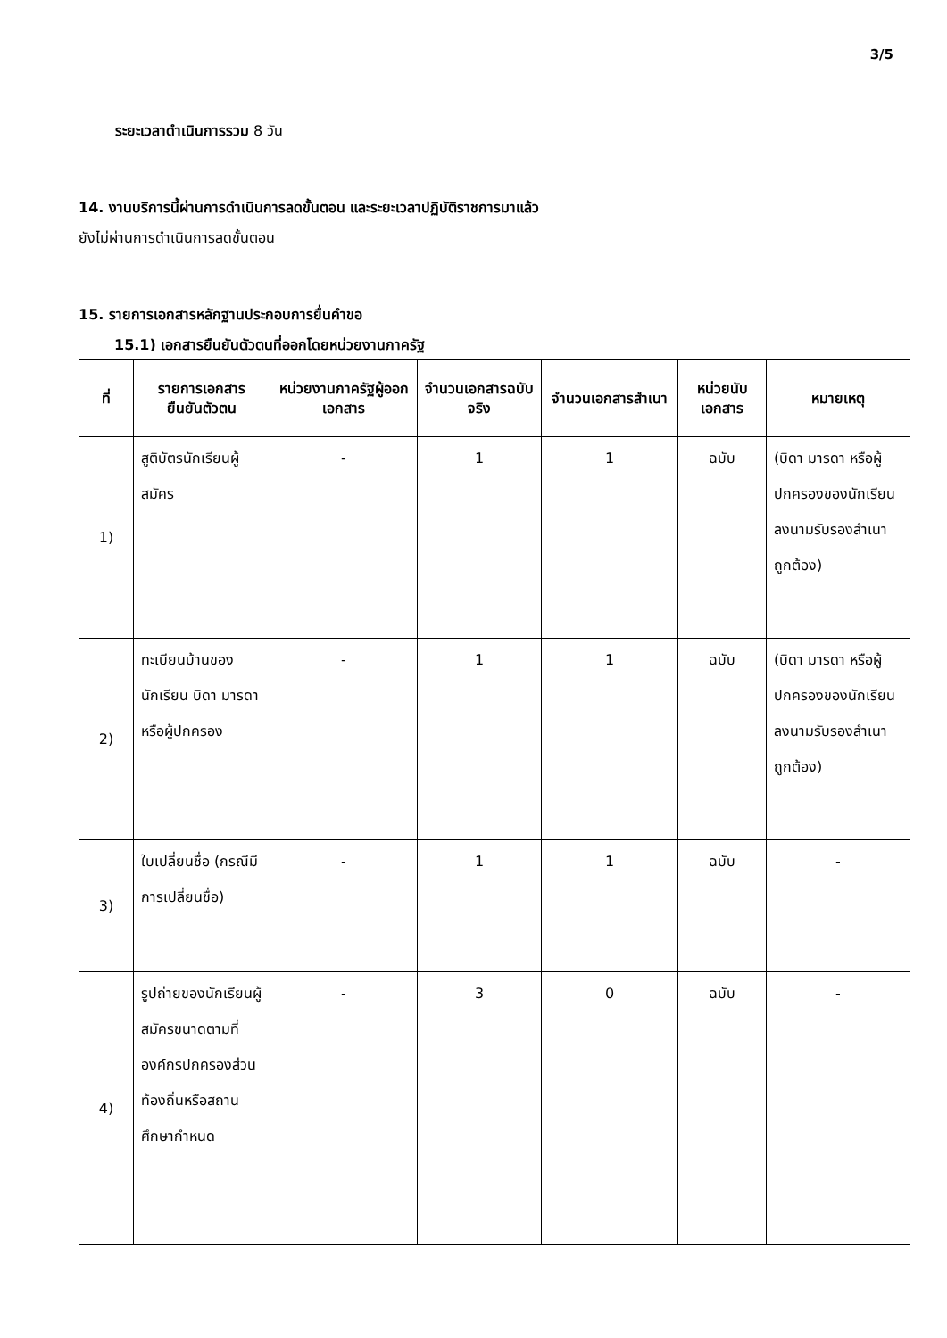3/5
ระยะเวลาดำเนินการรวม 8 วัน
14. งานบริการนี้ผ่านการดำเนินการลดขั้นตอน และระยะเวลาปฏิบัติราชการมาแล้ว
ยังไม่ผ่านการดำเนินการลดขั้นตอน
15. รายการเอกสารหลักฐานประกอบการยื่นคำขอ
15.1) เอกสารยืนยันตัวตนที่ออกโดยหน่วยงานภาครัฐ
| ที่ | รายการเอกสารยืนยันตัวตน | หน่วยงานภาครัฐผู้ออกเอกสาร | จำนวนเอกสารฉบับจริง | จำนวนเอกสารสำเนา | หน่วยนับเอกสาร | หมายเหตุ |
| --- | --- | --- | --- | --- | --- | --- |
| 1) | สูติบัตรนักเรียนผู้สมัคร | - | 1 | 1 | ฉบับ | (บิดา มารดา หรือผู้ปกครองของนักเรียนลงนามรับรองสำเนาถูกต้อง) |
| 2) | ทะเบียนบ้านของนักเรียน บิดา มารดา หรือผู้ปกครอง | - | 1 | 1 | ฉบับ | (บิดา มารดา หรือผู้ปกครองของนักเรียนลงนามรับรองสำเนาถูกต้อง) |
| 3) | ใบเปลี่ยนชื่อ (กรณีมีการเปลี่ยนชื่อ) | - | 1 | 1 | ฉบับ | - |
| 4) | รูปถ่ายของนักเรียนผู้สมัครขนาดตามที่องค์กรปกครองส่วนท้องถิ่นหรือสถานศึกษากำหนด | - | 3 | 0 | ฉบับ | - |